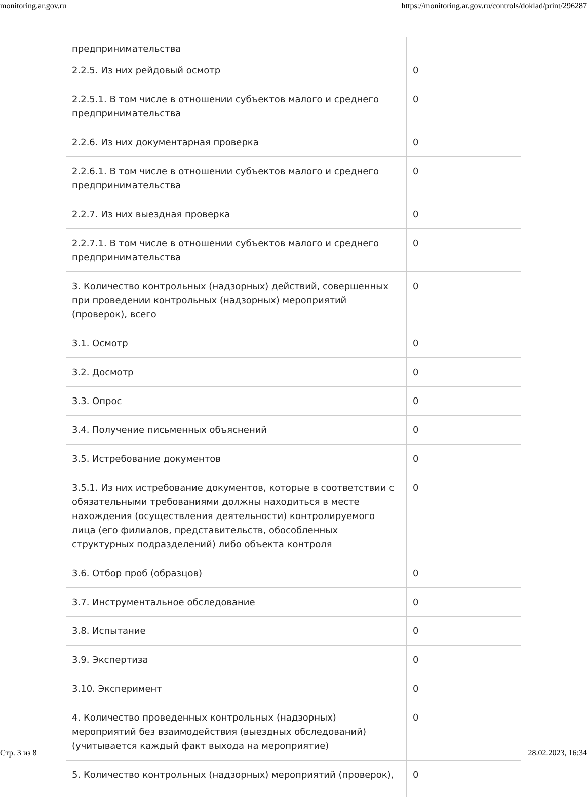monitoring.ar.gov.ru https://monitoring.ar.gov.ru/controls/doklad/print/296287
| предпринимательства | |
| 2.2.5. Из них рейдовый осмотр | 0 |
| 2.2.5.1. В том числе в отношении субъектов малого и среднего предпринимательства | 0 |
| 2.2.6. Из них документарная проверка | 0 |
| 2.2.6.1. В том числе в отношении субъектов малого и среднего предпринимательства | 0 |
| 2.2.7. Из них выездная проверка | 0 |
| 2.2.7.1. В том числе в отношении субъектов малого и среднего предпринимательства | 0 |
| 3. Количество контрольных (надзорных) действий, совершенных при проведении контрольных (надзорных) мероприятий (проверок), всего | 0 |
| 3.1. Осмотр | 0 |
| 3.2. Досмотр | 0 |
| 3.3. Опрос | 0 |
| 3.4. Получение письменных объяснений | 0 |
| 3.5. Истребование документов | 0 |
| 3.5.1. Из них истребование документов, которые в соответствии с обязательными требованиями должны находиться в месте нахождения (осуществления деятельности) контролируемого лица (его филиалов, представительств, обособленных структурных подразделений) либо объекта контроля | 0 |
| 3.6. Отбор проб (образцов) | 0 |
| 3.7. Инструментальное обследование | 0 |
| 3.8. Испытание | 0 |
| 3.9. Экспертиза | 0 |
| 3.10. Эксперимент | 0 |
| 4. Количество проведенных контрольных (надзорных) мероприятий без взаимодействия (выездных обследований) (учитывается каждый факт выхода на мероприятие) | 0 |
| 5. Количество контрольных (надзорных) мероприятий (проверок), | 0 |
Стр. 3 из 8 28.02.2023, 16:34